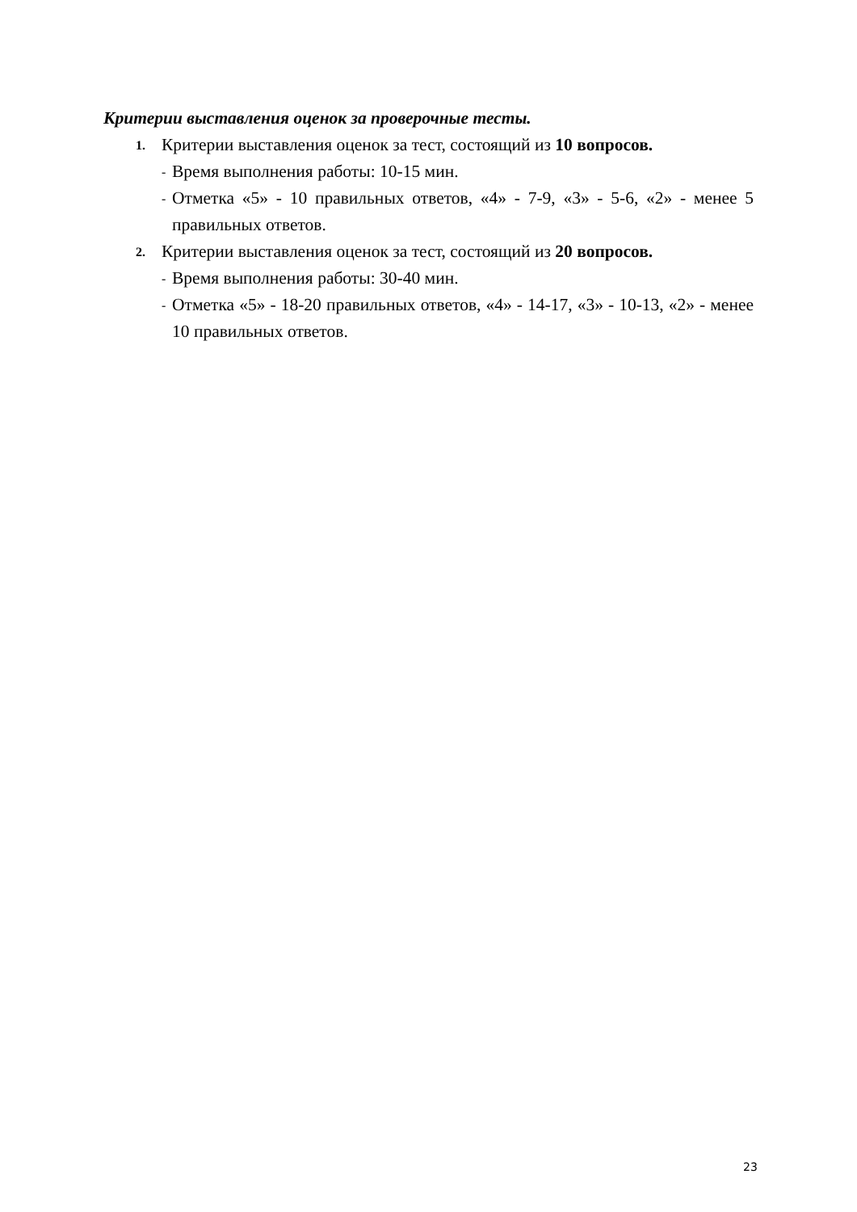Критерии выставления оценок за проверочные тесты.
1. Критерии выставления оценок за тест, состоящий из 10 вопросов.
- Время выполнения работы: 10-15 мин.
- Отметка «5» - 10 правильных ответов, «4» - 7-9, «3» - 5-6, «2» - менее 5 правильных ответов.
2. Критерии выставления оценок за тест, состоящий из 20 вопросов.
- Время выполнения работы: 30-40 мин.
- Отметка «5» - 18-20 правильных ответов, «4» - 14-17, «3» - 10-13, «2» - менее 10 правильных ответов.
23